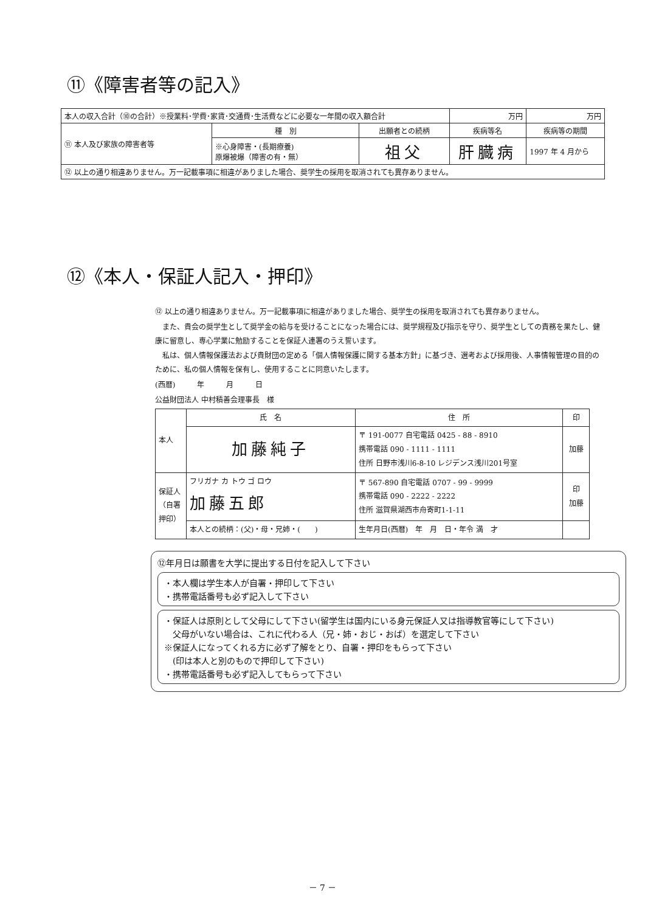⑪《障害者等の記入》
| 本人の収入合計（⑩の合計）※授業料･学費･家賃･交通費･生活費などに必要な一年間の収入額合計 | | | 万円 | 万円 |
| ⑪ 本人及び家族の障害者等 | 種 別 | 出願者との続柄 | 疾病等名 | 疾病等の期間 |
| | ※心身障害・(長期療養) 原爆被爆（障害の有・無） | 祖父 | 肝臓病 | 1997 年 4 月から |
| ⑫ 以上の通り相違ありません。万一記載事項に相違がありました場合、奨学生の採用を取消されても異存ありません。 | | | | |
⑫《本人・保証人記入・押印》
⑫ 以上の通り相違ありません。万一記載事項に相違がありました場合、奨学生の採用を取消されても異存ありません。
　また、貴会の奨学生として奨学金の給与を受けることになった場合には、奨学規程及び指示を守り、奨学生としての責務を果たし、健康に留意し、専心学業に勉励することを保証人連署のうえ誓います。
　私は、個人情報保護法および貴財団の定める「個人情報保護に関する基本方針」に基づき、選考および採用後、人事情報管理の目的のために、私の個人情報を保有し、使用することに同意いたします。
(西暦)　　　年　　　月　　　日
公益財団法人 中村積善会理事長　様
| 本人 | 氏 名 | 住 所 | 印 |
| | 加藤純子 | 〒 191-0077 自宅電話 0425 - 88 - 8910 携帯電話 090 - 1111 - 1111 住所 日野市浅川6-8-10 レジデンス浅川201号室 | 加藤 |
| 保証人（自署押印） | フリガナ カ トウ ゴ ロウ 加藤五郎 | 〒 567-890 自宅電話 0707 - 99 - 9999 携帯電話 090 - 2222 - 2222 住所 滋賀県湖西市舟寄町1-1-11 | 印 加藤 |
| | 本人との続柄：(父)・母・兄姉・( ) | 生年月日(西暦) 年 月 日・年令 満 才 | |
⑫年月日は願書を大学に提出する日付を記入して下さい
・本人欄は学生本人が自署・押印して下さい
・携帯電話番号も必ず記入して下さい
・保証人は原則として父母にして下さい(留学生は国内にいる身元保証人又は指導教官等にして下さい)
　父母がいない場合は、これに代わる人（兄・姉・おじ・おば）を選定して下さい
※保証人になってくれる方に必ず了解をとり、自署・押印をもらって下さい
　(印は本人と別のもので押印して下さい)
・携帯電話番号も必ず記入してもらって下さい
－ 7 －